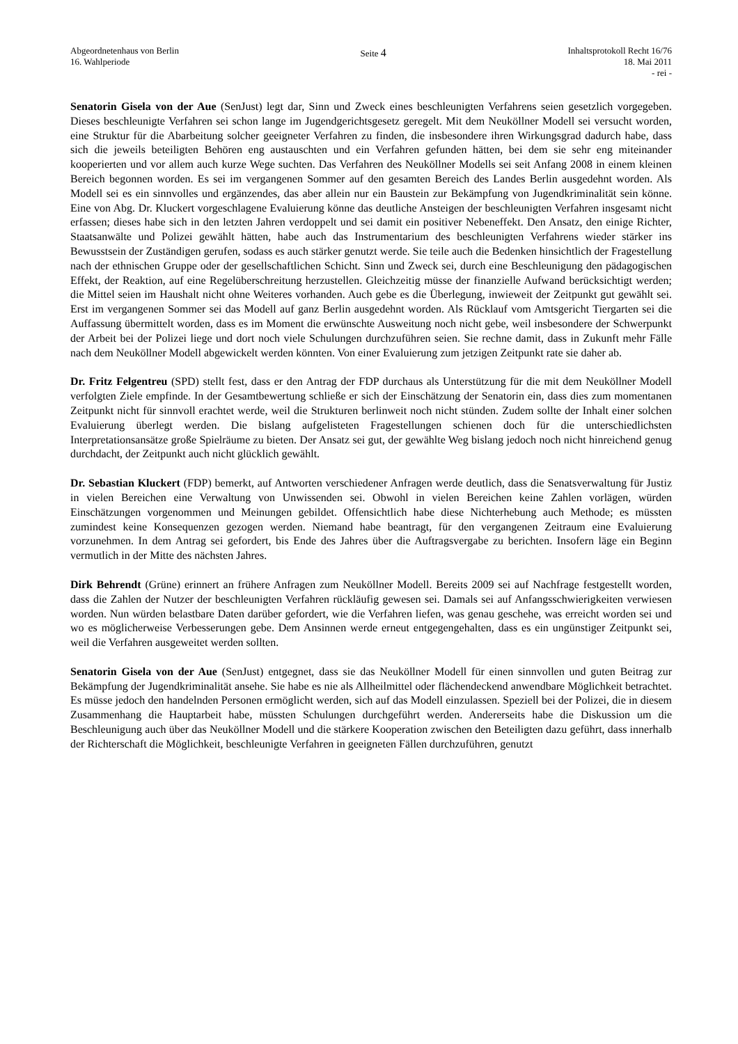Abgeordnetenhaus von Berlin
16. Wahlperiode
Seite 4
Inhaltsprotokoll Recht 16/76
18. Mai 2011
- rei -
Senatorin Gisela von der Aue (SenJust) legt dar, Sinn und Zweck eines beschleunigten Verfahrens seien gesetzlich vorgegeben. Dieses beschleunigte Verfahren sei schon lange im Jugendgerichtsgesetz geregelt. Mit dem Neuköllner Modell sei versucht worden, eine Struktur für die Abarbeitung solcher geeigneter Verfahren zu finden, die insbesondere ihren Wirkungsgrad dadurch habe, dass sich die jeweils beteiligten Behören eng austauschten und ein Verfahren gefunden hätten, bei dem sie sehr eng miteinander kooperierten und vor allem auch kurze Wege suchten. Das Verfahren des Neuköllner Modells sei seit Anfang 2008 in einem kleinen Bereich begonnen worden. Es sei im vergangenen Sommer auf den gesamten Bereich des Landes Berlin ausgedehnt worden. Als Modell sei es ein sinnvolles und ergänzendes, das aber allein nur ein Baustein zur Bekämpfung von Jugendkriminalität sein könne. Eine von Abg. Dr. Kluckert vorgeschlagene Evaluierung könne das deutliche Ansteigen der beschleunigten Verfahren insgesamt nicht erfassen; dieses habe sich in den letzten Jahren verdoppelt und sei damit ein positiver Nebeneffekt. Den Ansatz, den einige Richter, Staatsanwälte und Polizei gewählt hätten, habe auch das Instrumentarium des beschleunigten Verfahrens wieder stärker ins Bewusstsein der Zuständigen gerufen, sodass es auch stärker genutzt werde. Sie teile auch die Bedenken hinsichtlich der Fragestellung nach der ethnischen Gruppe oder der gesellschaftlichen Schicht. Sinn und Zweck sei, durch eine Beschleunigung den pädagogischen Effekt, der Reaktion, auf eine Regelüberschreitung herzustellen. Gleichzeitig müsse der finanzielle Aufwand berücksichtigt werden; die Mittel seien im Haushalt nicht ohne Weiteres vorhanden. Auch gebe es die Überlegung, inwieweit der Zeitpunkt gut gewählt sei. Erst im vergangenen Sommer sei das Modell auf ganz Berlin ausgedehnt worden. Als Rücklauf vom Amtsgericht Tiergarten sei die Auffassung übermittelt worden, dass es im Moment die erwünschte Ausweitung noch nicht gebe, weil insbesondere der Schwerpunkt der Arbeit bei der Polizei liege und dort noch viele Schulungen durchzuführen seien. Sie rechne damit, dass in Zukunft mehr Fälle nach dem Neuköllner Modell abgewickelt werden könnten. Von einer Evaluierung zum jetzigen Zeitpunkt rate sie daher ab.
Dr. Fritz Felgentreu (SPD) stellt fest, dass er den Antrag der FDP durchaus als Unterstützung für die mit dem Neuköllner Modell verfolgten Ziele empfinde. In der Gesamtbewertung schließe er sich der Einschätzung der Senatorin ein, dass dies zum momentanen Zeitpunkt nicht für sinnvoll erachtet werde, weil die Strukturen berlinweit noch nicht stünden. Zudem sollte der Inhalt einer solchen Evaluierung überlegt werden. Die bislang aufgelisteten Fragestellungen schienen doch für die unterschiedlichsten Interpretationsansätze große Spielräume zu bieten. Der Ansatz sei gut, der gewählte Weg bislang jedoch noch nicht hinreichend genug durchdacht, der Zeitpunkt auch nicht glücklich gewählt.
Dr. Sebastian Kluckert (FDP) bemerkt, auf Antworten verschiedener Anfragen werde deutlich, dass die Senatsverwaltung für Justiz in vielen Bereichen eine Verwaltung von Unwissenden sei. Obwohl in vielen Bereichen keine Zahlen vorlägen, würden Einschätzungen vorgenommen und Meinungen gebildet. Offensichtlich habe diese Nichterhebung auch Methode; es müssten zumindest keine Konsequenzen gezogen werden. Niemand habe beantragt, für den vergangenen Zeitraum eine Evaluierung vorzunehmen. In dem Antrag sei gefordert, bis Ende des Jahres über die Auftragsvergabe zu berichten. Insofern läge ein Beginn vermutlich in der Mitte des nächsten Jahres.
Dirk Behrendt (Grüne) erinnert an frühere Anfragen zum Neuköllner Modell. Bereits 2009 sei auf Nachfrage festgestellt worden, dass die Zahlen der Nutzer der beschleunigten Verfahren rückläufig gewesen sei. Damals sei auf Anfangsschwierigkeiten verwiesen worden. Nun würden belastbare Daten darüber gefordert, wie die Verfahren liefen, was genau geschehe, was erreicht worden sei und wo es möglicherweise Verbesserungen gebe. Dem Ansinnen werde erneut entgegengehalten, dass es ein ungünstiger Zeitpunkt sei, weil die Verfahren ausgeweitet werden sollten.
Senatorin Gisela von der Aue (SenJust) entgegnet, dass sie das Neuköllner Modell für einen sinnvollen und guten Beitrag zur Bekämpfung der Jugendkriminalität ansehe. Sie habe es nie als Allheilmittel oder flächendeckend anwendbare Möglichkeit betrachtet. Es müsse jedoch den handelnden Personen ermöglicht werden, sich auf das Modell einzulassen. Speziell bei der Polizei, die in diesem Zusammenhang die Hauptarbeit habe, müssten Schulungen durchgeführt werden. Andererseits habe die Diskussion um die Beschleunigung auch über das Neuköllner Modell und die stärkere Kooperation zwischen den Beteiligten dazu geführt, dass innerhalb der Richterschaft die Möglichkeit, beschleunigte Verfahren in geeigneten Fällen durchzuführen, genutzt